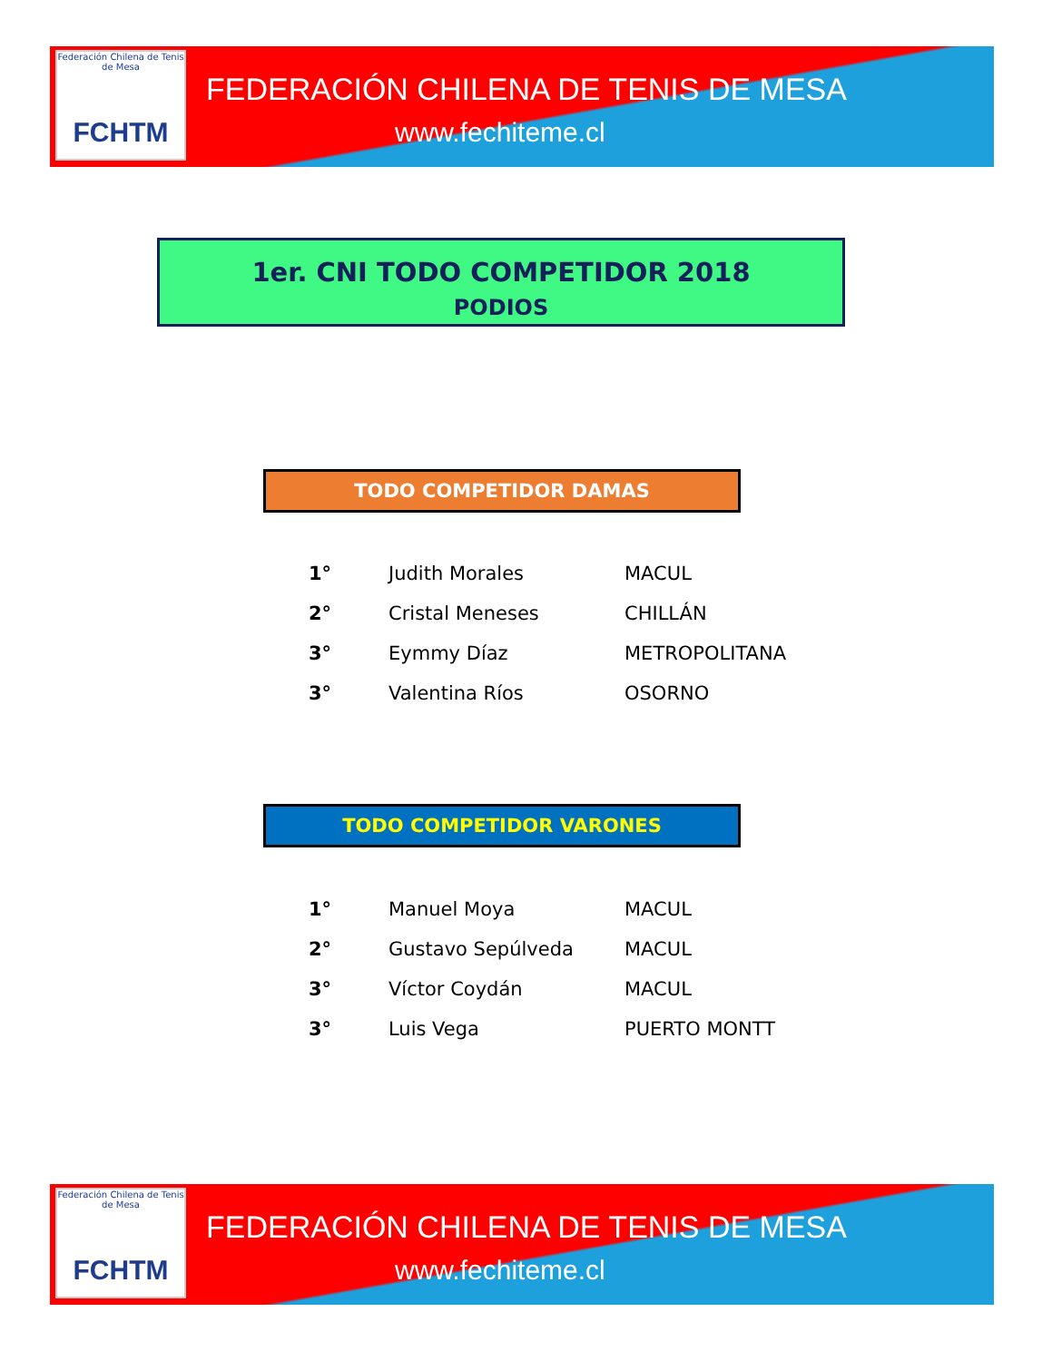Federación Chilena de Tenis de Mesa
FCHTM
FEDERACIÓN CHILENA DE TENIS DE MESA
www.fechiteme.cl
1er. CNI TODO COMPETIDOR 2018
PODIOS
TODO COMPETIDOR DAMAS
| 1° | Judith Morales | MACUL |
| 2° | Cristal Meneses | CHILLÁN |
| 3° | Eymmy Díaz | METROPOLITANA |
| 3° | Valentina Ríos | OSORNO |
TODO COMPETIDOR VARONES
| 1° | Manuel Moya | MACUL |
| 2° | Gustavo Sepúlveda | MACUL |
| 3° | Víctor Coydán | MACUL |
| 3° | Luis Vega | PUERTO MONTT |
Federación Chilena de Tenis de Mesa
FCHTM
FEDERACIÓN CHILENA DE TENIS DE MESA
www.fechiteme.cl